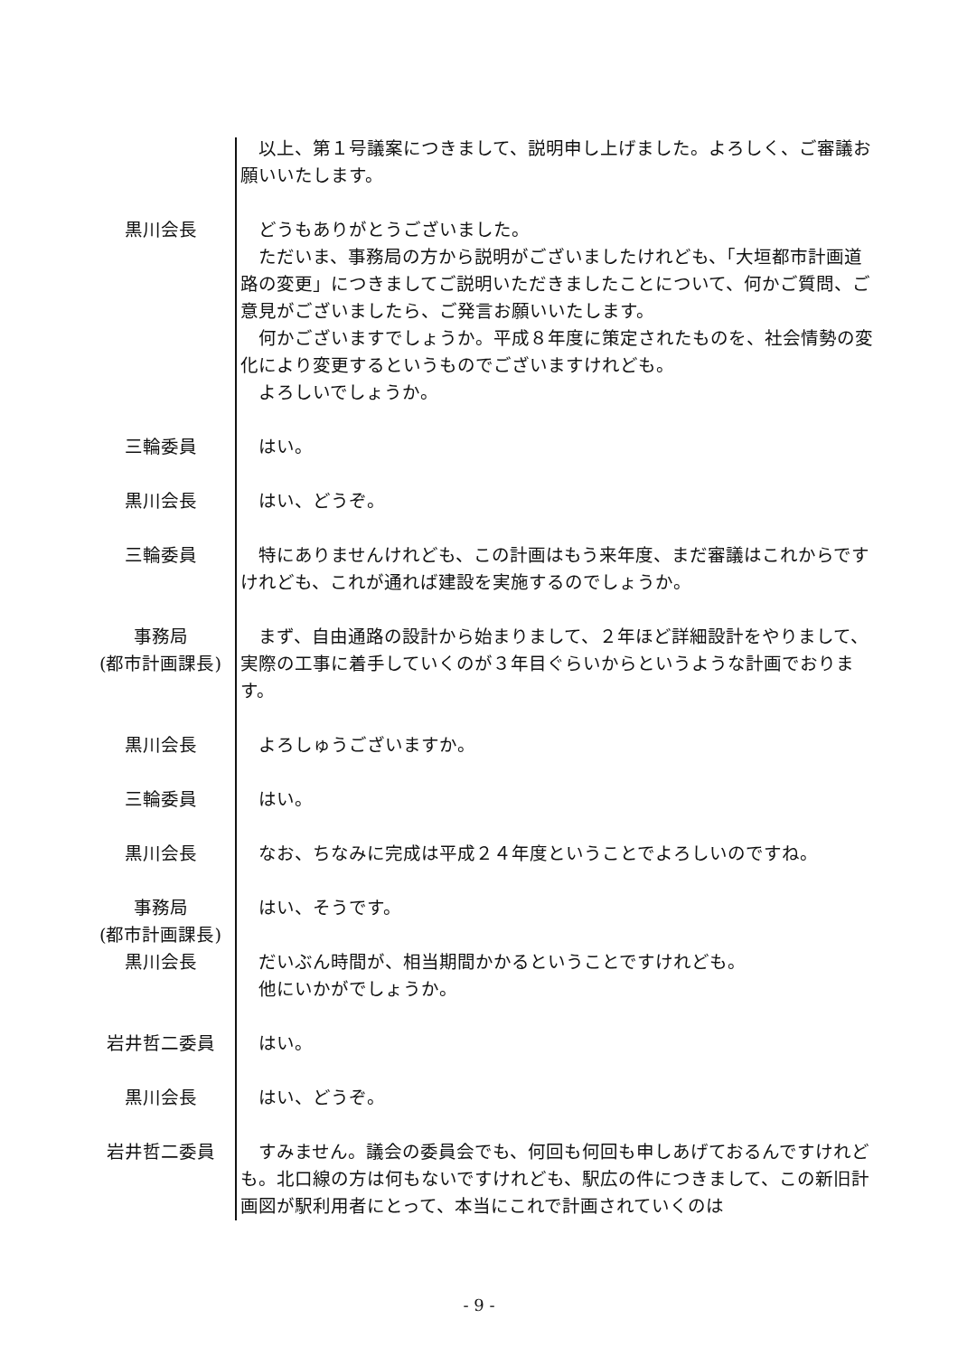以上、第１号議案につきまして、説明申し上げました。よろしく、ご審議お願いいたします。
黒川会長 どうもありがとうございました。
ただいま、事務局の方から説明がございましたけれども、「大垣都市計画道路の変更」につきましてご説明いただきましたことについて、何かご質問、ご意見がございましたら、ご発言お願いいたします。
何かございますでしょうか。平成８年度に策定されたものを、社会情勢の変化により変更するというものでございますけれども。
よろしいでしょうか。
三輪委員 はい。
黒川会長 はい、どうぞ。
三輪委員 特にありませんけれども、この計画はもう来年度、まだ審議はこれからですけれども、これが通れば建設を実施するのでしょうか。
事務局
(都市計画課長)
まず、自由通路の設計から始まりまして、２年ほど詳細設計をやりまして、実際の工事に着手していくのが３年目ぐらいからというような計画でおります。
黒川会長 よろしゅうございますか。
三輪委員 はい。
黒川会長 なお、ちなみに完成は平成２４年度ということでよろしいのですね。
事務局
(都市計画課長)
はい、そうです。
黒川会長 だいぶん時間が、相当期間かかるということですけれども。
他にいかがでしょうか。
岩井哲二委員 はい。
黒川会長 はい、どうぞ。
岩井哲二委員 すみません。議会の委員会でも、何回も何回も申しあげておるんですけれども。北口線の方は何もないですけれども、駅広の件につきまして、この新旧計画図が駅利用者にとって、本当にこれで計画されていくのは
- 9 -